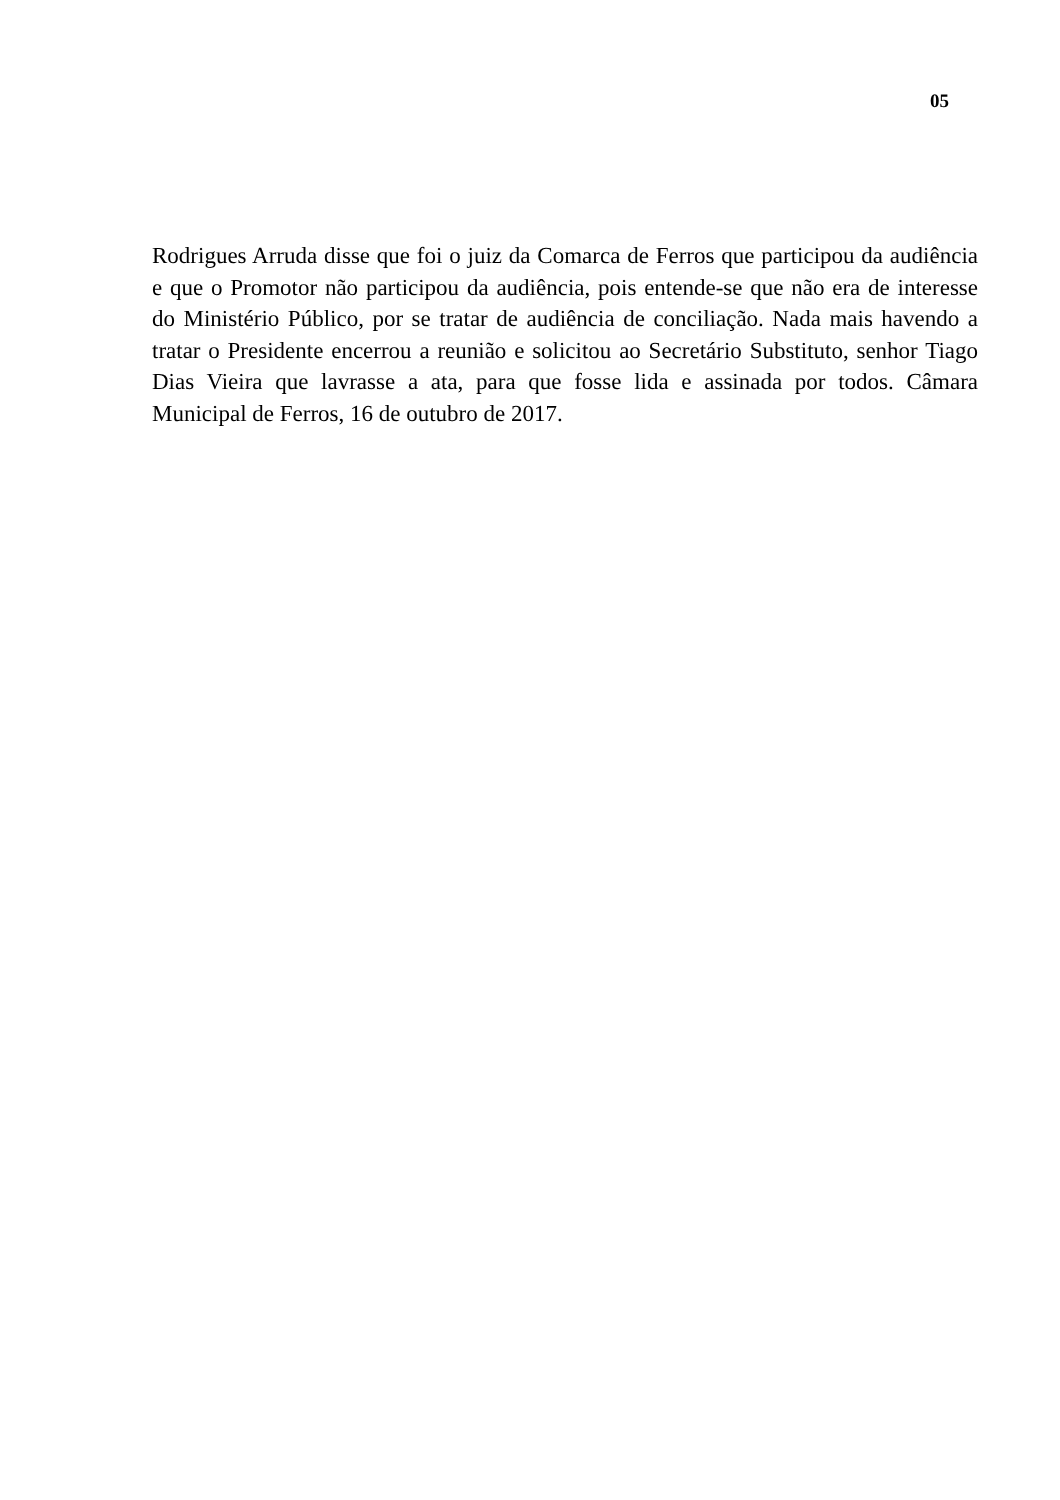05
Rodrigues Arruda disse que foi o juiz da Comarca de Ferros que participou da audiência e que o Promotor não participou da audiência, pois entende-se que não era de interesse do Ministério Público, por se tratar de audiência de conciliação. Nada mais havendo a tratar o Presidente encerrou a reunião e solicitou ao Secretário Substituto, senhor Tiago Dias Vieira que lavrasse a ata, para que fosse lida e assinada por todos. Câmara Municipal de Ferros, 16 de outubro de 2017.